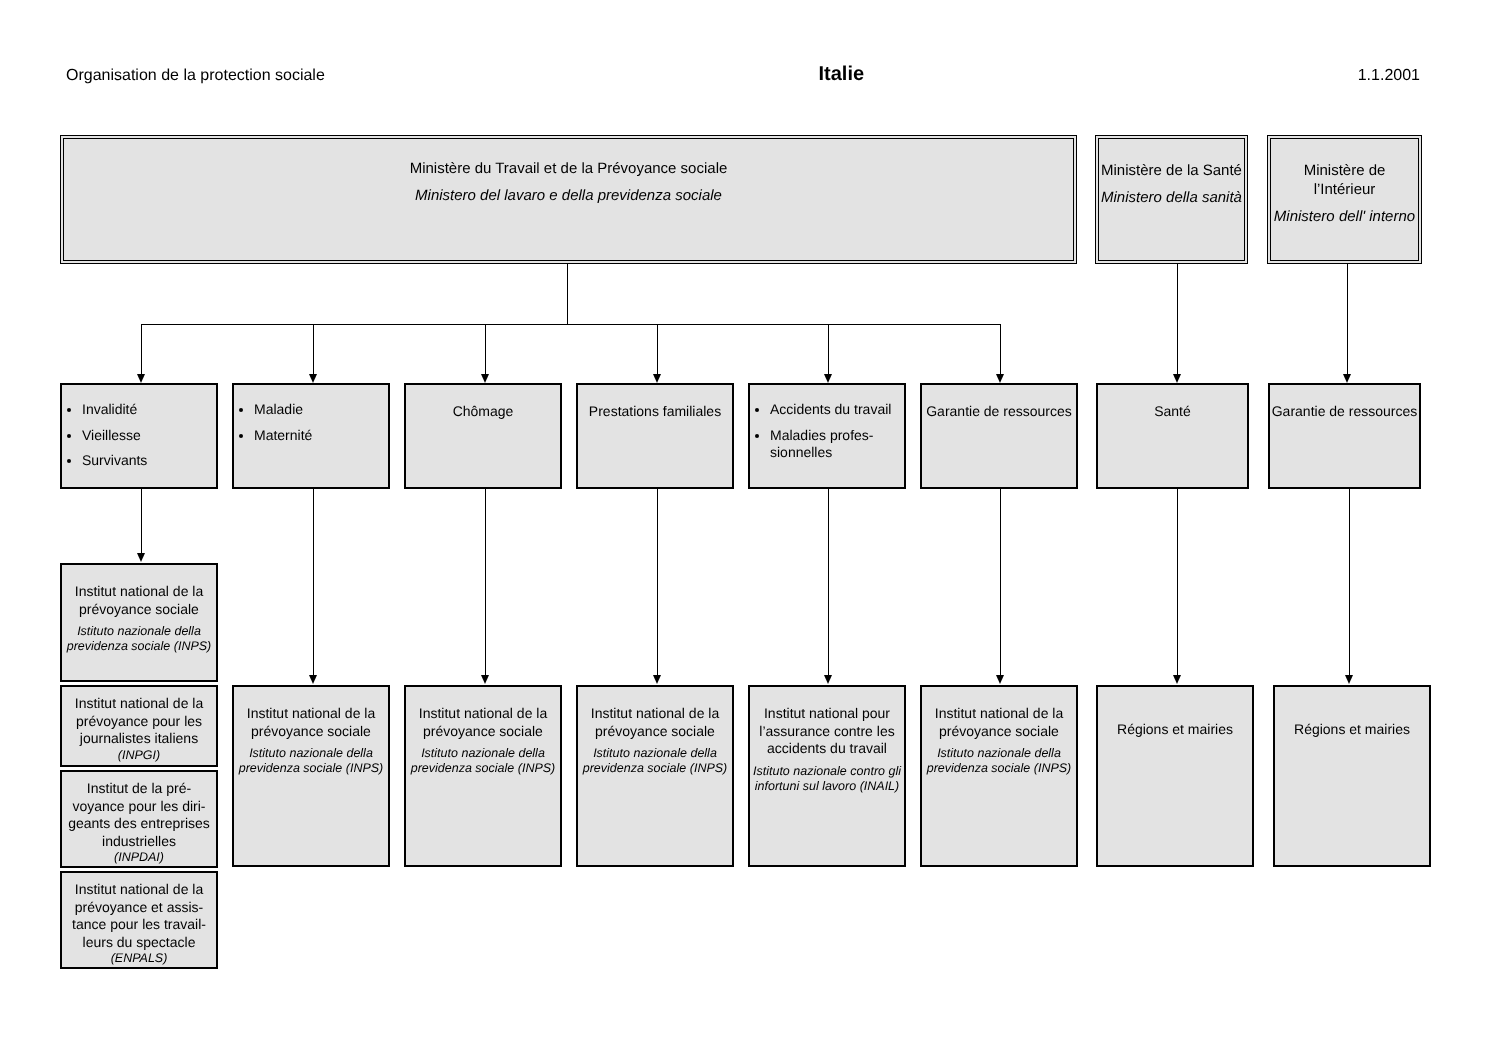Organisation de la protection sociale Italie 1.1.2001
Ministère du Travail et de la Prévoyance sociale
Ministero del lavaro e della previdenza sociale
Ministère de la Santé
Ministero della sanità
Ministère de l’Intérieur
Ministero dell' interno
Invalidité
Vieillesse
Survivants
Maladie
Maternité
Chômage Prestations familiales
Accidents du travail
Maladies profes-sionnelles
Garantie de ressources
Santé Garantie de ressources
Institut national de la prévoyance sociale
Istituto nazionale della previdenza sociale (INPS)
Institut national de la prévoyance pour les journalistes italiens
(INPGI)
Institut de la pré-voyance pour les diri-geants des entreprises industrielles
(INPDAI)
Institut national de la prévoyance et assis-tance pour les travail-leurs du spectacle
(ENPALS)
Institut national de la prévoyance sociale
Istituto nazionale della previdenza sociale (INPS)
Institut national de la prévoyance sociale
Istituto nazionale della previdenza sociale (INPS)
Institut national de la prévoyance sociale
Istituto nazionale della previdenza sociale (INPS)
Institut national pour l’assurance contre les accidents du travail
Istituto nazionale contro gli infortuni sul lavoro (INAIL)
Institut national de la prévoyance sociale
Istituto nazionale della previdenza sociale (INPS)
Régions et mairies Régions et mairies